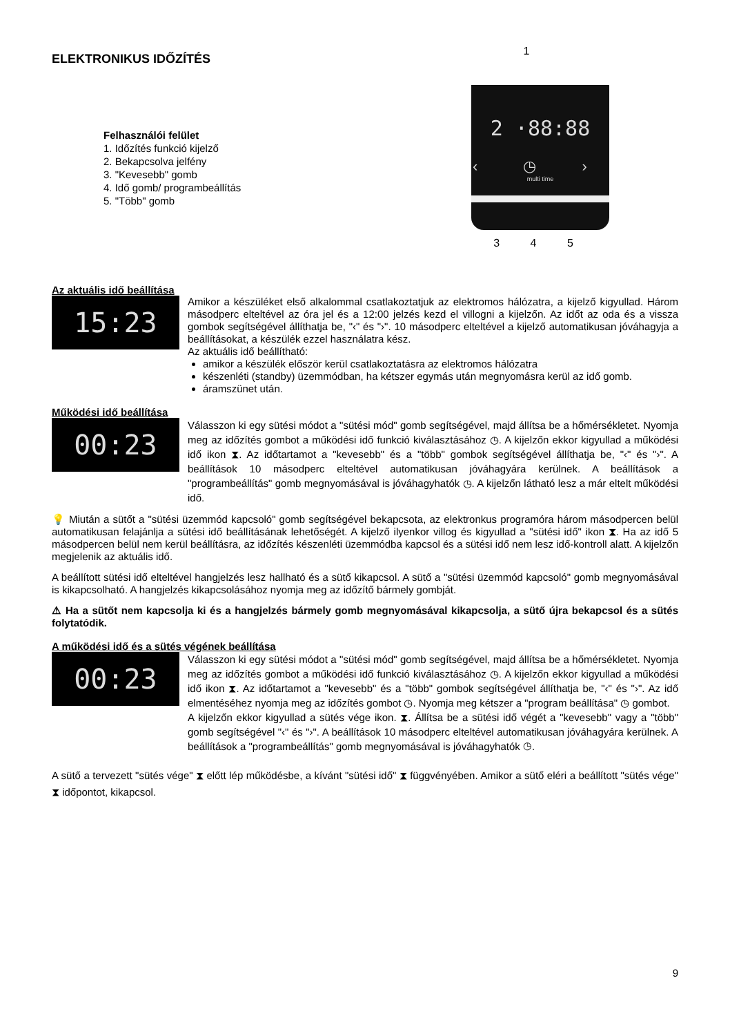ELEKTRONIKUS IDŐZÍTÉS
Felhasználói felület
1. Időzítés funkció kijelző
2. Bekapcsolva jelfény
3. "Kevesebb" gomb
4. Idő gomb/ programbeállítás
5. "Több" gomb
1
2 ·88:88
‹ ◷ ›
multi time
3 4 5
Az aktuális idő beállítása
15:23
Amikor a készüléket első alkalommal csatlakoztatjuk az elektromos hálózatra, a kijelző kigyullad. Három másodperc elteltével az óra jel és a 12:00 jelzés kezd el villogni a kijelzőn. Az időt az oda és a vissza gombok segítségével állíthatja be, "‹" és "›". 10 másodperc elteltével a kijelző automatikusan jóváhagyja a beállításokat, a készülék ezzel használatra kész.
Az aktuális idő beállítható:
amikor a készülék először kerül csatlakoztatásra az elektromos hálózatra
készenléti (standby) üzemmódban, ha kétszer egymás után megnyomásra kerül az idő gomb.
áramszünet után.
Működési idő beállítása
00:23
Válasszon ki egy sütési módot a "sütési mód" gomb segítségével, majd állítsa be a hőmérsékletet. Nyomja meg az időzítés gombot a működési idő funkció kiválasztásához ◷. A kijelzőn ekkor kigyullad a működési idő ikon ⧗. Az időtartamot a "kevesebb" és a "több" gombok segítségével állíthatja be, "‹" és "›". A beállítások 10 másodperc elteltével automatikusan jóváhagyára kerülnek. A beállítások a "programbeállítás" gomb megnyomásával is jóváhagyhatók ◷. A kijelzőn látható lesz a már eltelt működési idő.
💡 Miután a sütőt a "sütési üzemmód kapcsoló" gomb segítségével bekapcsota, az elektronkus programóra három másodpercen belül automatikusan felajánlja a sütési idő beállításának lehetőségét. A kijelző ilyenkor villog és kigyullad a "sütési idő" ikon ⧗. Ha az idő 5 másodpercen belül nem kerül beállításra, az időzítés készenléti üzemmódba kapcsol és a sütési idő nem lesz idő-kontroll alatt. A kijelzőn megjelenik az aktuális idő.
A beállított sütési idő elteltével hangjelzés lesz hallható és a sütő kikapcsol. A sütő a "sütési üzemmód kapcsoló" gomb megnyomásával is kikapcsolható. A hangjelzés kikapcsolásához nyomja meg az időzítő bármely gombját.
⚠ Ha a sütőt nem kapcsolja ki és a hangjelzés bármely gomb megnyomásával kikapcsolja, a sütő újra bekapcsol és a sütés folytatódik.
A működési idő és a sütés végének beállítása
00:23
Válasszon ki egy sütési módot a "sütési mód" gomb segítségével, majd állítsa be a hőmérsékletet. Nyomja meg az időzítés gombot a működési idő funkció kiválasztásához ◷. A kijelzőn ekkor kigyullad a működési idő ikon ⧗. Az időtartamot a "kevesebb" és a "több" gombok segítségével állíthatja be, "‹" és "›". Az idő elmentéséhez nyomja meg az időzítés gombot ◷. Nyomja meg kétszer a "program beállítása" ◷ gombot.
A kijelzőn ekkor kigyullad a sütés vége ikon. ⧗. Állítsa be a sütési idő végét a "kevesebb" vagy a "több" gomb segítségével "‹" és "›". A beállítások 10 másodperc elteltével automatikusan jóváhagyára kerülnek. A beállítások a "programbeállítás" gomb megnyomásával is jóváhagyhatók ◷.
A sütő a tervezett "sütés vége" ⧗ előtt lép működésbe, a kívánt "sütési idő" ⧗ függvényében. Amikor a sütő eléri a beállított "sütés vége" ⧗ időpontot, kikapcsol.
9